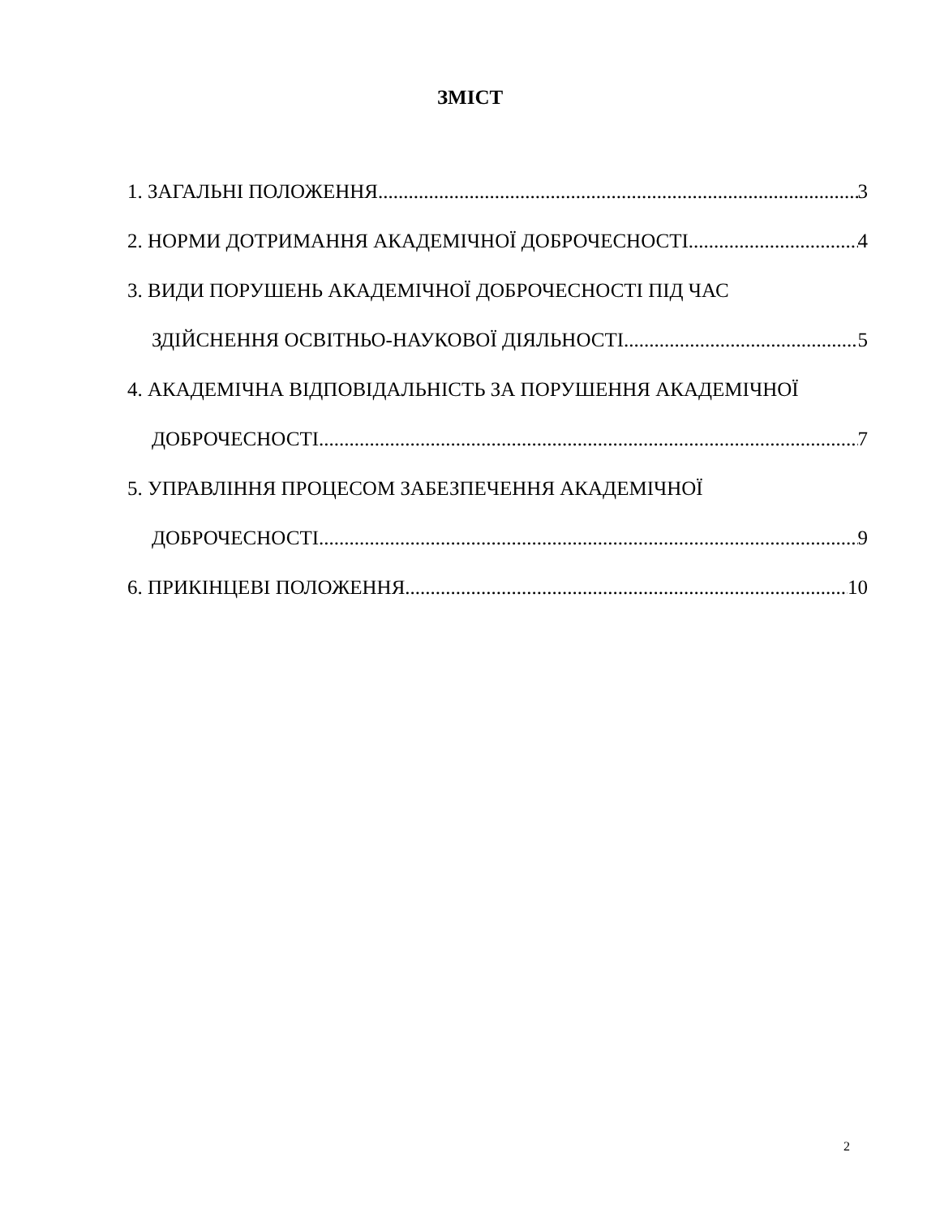ЗМІСТ
1. ЗАГАЛЬНІ ПОЛОЖЕННЯ 3
2. НОРМИ ДОТРИМАННЯ АКАДЕМІЧНОЇ ДОБРОЧЕСНОСТІ 4
3. ВИДИ ПОРУШЕНЬ АКАДЕМІЧНОЇ ДОБРОЧЕСНОСТІ ПІД ЧАС
ЗДІЙСНЕННЯ ОСВІТНЬО-НАУКОВОЇ ДІЯЛЬНОСТІ 5
4. АКАДЕМІЧНА ВІДПОВІДАЛЬНІСТЬ ЗА ПОРУШЕННЯ АКАДЕМІЧНОЇ
ДОБРОЧЕСНОСТІ 7
5. УПРАВЛІННЯ ПРОЦЕСОМ ЗАБЕЗПЕЧЕННЯ АКАДЕМІЧНОЇ
ДОБРОЧЕСНОСТІ 9
6. ПРИКІНЦЕВІ ПОЛОЖЕННЯ 10
2